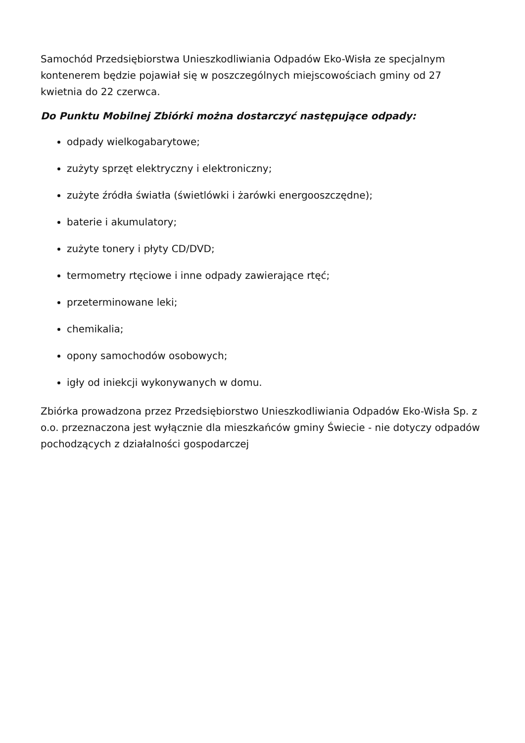Samochód Przedsiębiorstwa Unieszkodliwiania Odpadów Eko-Wisła ze specjalnym kontenerem będzie pojawiał się w poszczególnych miejscowościach gminy od 27 kwietnia do 22 czerwca.
Do Punktu Mobilnej Zbiórki można dostarczyć następujące odpady:
odpady wielkogabarytowe;
zużyty sprzęt elektryczny i elektroniczny;
zużyte źródła światła (świetlówki i żarówki energooszczędne);
baterie i akumulatory;
zużyte tonery i płyty CD/DVD;
termometry rtęciowe i inne odpady zawierające rtęć;
przeterminowane leki;
chemikalia;
opony samochodów osobowych;
igły od iniekcji wykonywanych w domu.
Zbiórka prowadzona przez Przedsiębiorstwo Unieszkodliwiania Odpadów Eko-Wisła Sp. z o.o. przeznaczona jest wyłącznie dla mieszkańców gminy Świecie - nie dotyczy odpadów pochodzących z działalności gospodarczej